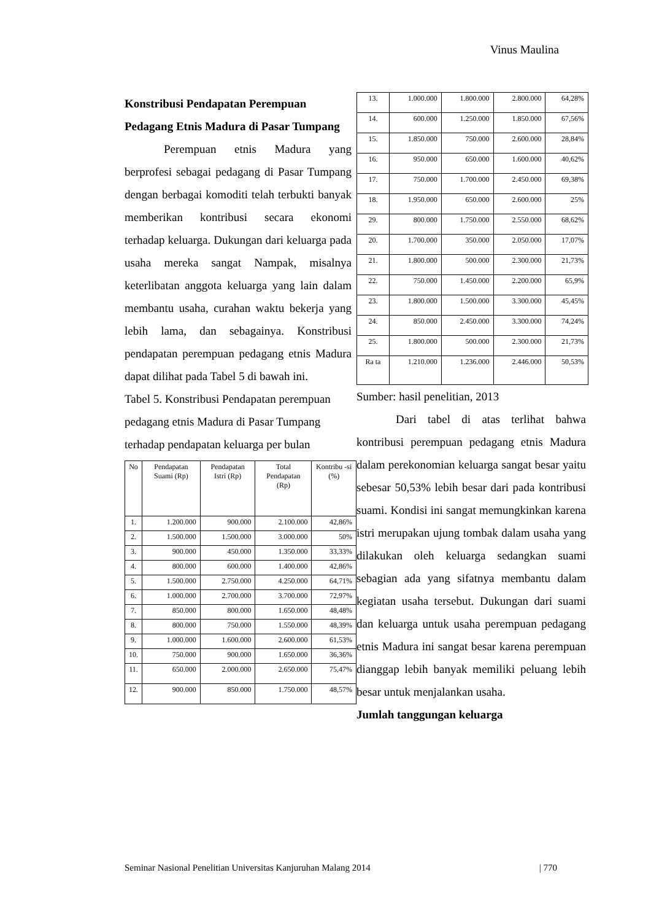Vinus Maulina
Konstribusi Pendapatan Perempuan Pedagang Etnis Madura di Pasar Tumpang
Perempuan etnis Madura yang berprofesi sebagai pedagang di Pasar Tumpang dengan berbagai komoditi telah terbukti banyak memberikan kontribusi secara ekonomi terhadap keluarga. Dukungan dari keluarga pada usaha mereka sangat Nampak, misalnya keterlibatan anggota keluarga yang lain dalam membantu usaha, curahan waktu bekerja yang lebih lama, dan sebagainya. Konstribusi pendapatan perempuan pedagang etnis Madura dapat dilihat pada Tabel 5 di bawah ini.
Tabel 5. Konstribusi Pendapatan perempuan pedagang etnis Madura di Pasar Tumpang terhadap pendapatan keluarga per bulan
| No | Pendapatan Suami (Rp) | Pendapatan Istri (Rp) | Total Pendapatan (Rp) | Kontribu -si (%) |
| --- | --- | --- | --- | --- |
| 1. | 1.200.000 | 900.000 | 2.100.000 | 42,86% |
| 2. | 1.500.000 | 1.500.000 | 3.000.000 | 50% |
| 3. | 900.000 | 450.000 | 1.350.000 | 33,33% |
| 4. | 800.000 | 600.000 | 1.400.000 | 42,86% |
| 5. | 1.500.000 | 2.750.000 | 4.250.000 | 64,71% |
| 6. | 1.000.000 | 2.700.000 | 3.700.000 | 72,97% |
| 7. | 850.000 | 800.000 | 1.650.000 | 48,48% |
| 8. | 800.000 | 750.000 | 1.550.000 | 48,39% |
| 9. | 1.000.000 | 1.600.000 | 2.600.000 | 61,53% |
| 10. | 750.000 | 900.000 | 1.650.000 | 36,36% |
| 11. | 650.000 | 2.000.000 | 2.650.000 | 75,47% |
| 12. | 900.000 | 850.000 | 1.750.000 | 48,57% |
| 13. | 1.000.000 | 1.800.000 | 2.800.000 | 64,28% |
| 14. | 600.000 | 1.250.000 | 1.850.000 | 67,56% |
| 15. | 1.850.000 | 750.000 | 2.600.000 | 28,84% |
| 16. | 950.000 | 650.000 | 1.600.000 | 40,62% |
| 17. | 750.000 | 1.700.000 | 2.450.000 | 69,38% |
| 18. | 1.950.000 | 650.000 | 2.600.000 | 25% |
| 29. | 800.000 | 1.750.000 | 2.550.000 | 68,62% |
| 20. | 1.700.000 | 350.000 | 2.050.000 | 17,07% |
| 21. | 1.800.000 | 500.000 | 2.300.000 | 21,73% |
| 22. | 750.000 | 1.450.000 | 2.200.000 | 65,9% |
| 23. | 1.800.000 | 1.500.000 | 3.300.000 | 45,45% |
| 24. | 850.000 | 2.450.000 | 3.300.000 | 74,24% |
| 25. | 1.800.000 | 500.000 | 2.300.000 | 21,73% |
| Ra ta | 1.210.000 | 1.236.000 | 2.446.000 | 50,53% |
Sumber: hasil penelitian, 2013
Dari tabel di atas terlihat bahwa kontribusi perempuan pedagang etnis Madura dalam perekonomian keluarga sangat besar yaitu sebesar 50,53% lebih besar dari pada kontribusi suami. Kondisi ini sangat memungkinkan karena istri merupakan ujung tombak dalam usaha yang dilakukan oleh keluarga sedangkan suami sebagian ada yang sifatnya membantu dalam kegiatan usaha tersebut. Dukungan dari suami dan keluarga untuk usaha perempuan pedagang etnis Madura ini sangat besar karena perempuan dianggap lebih banyak memiliki peluang lebih besar untuk menjalankan usaha.
Jumlah tanggungan keluarga
Seminar Nasional Penelitian Universitas Kanjuruhan Malang 2014 | 770